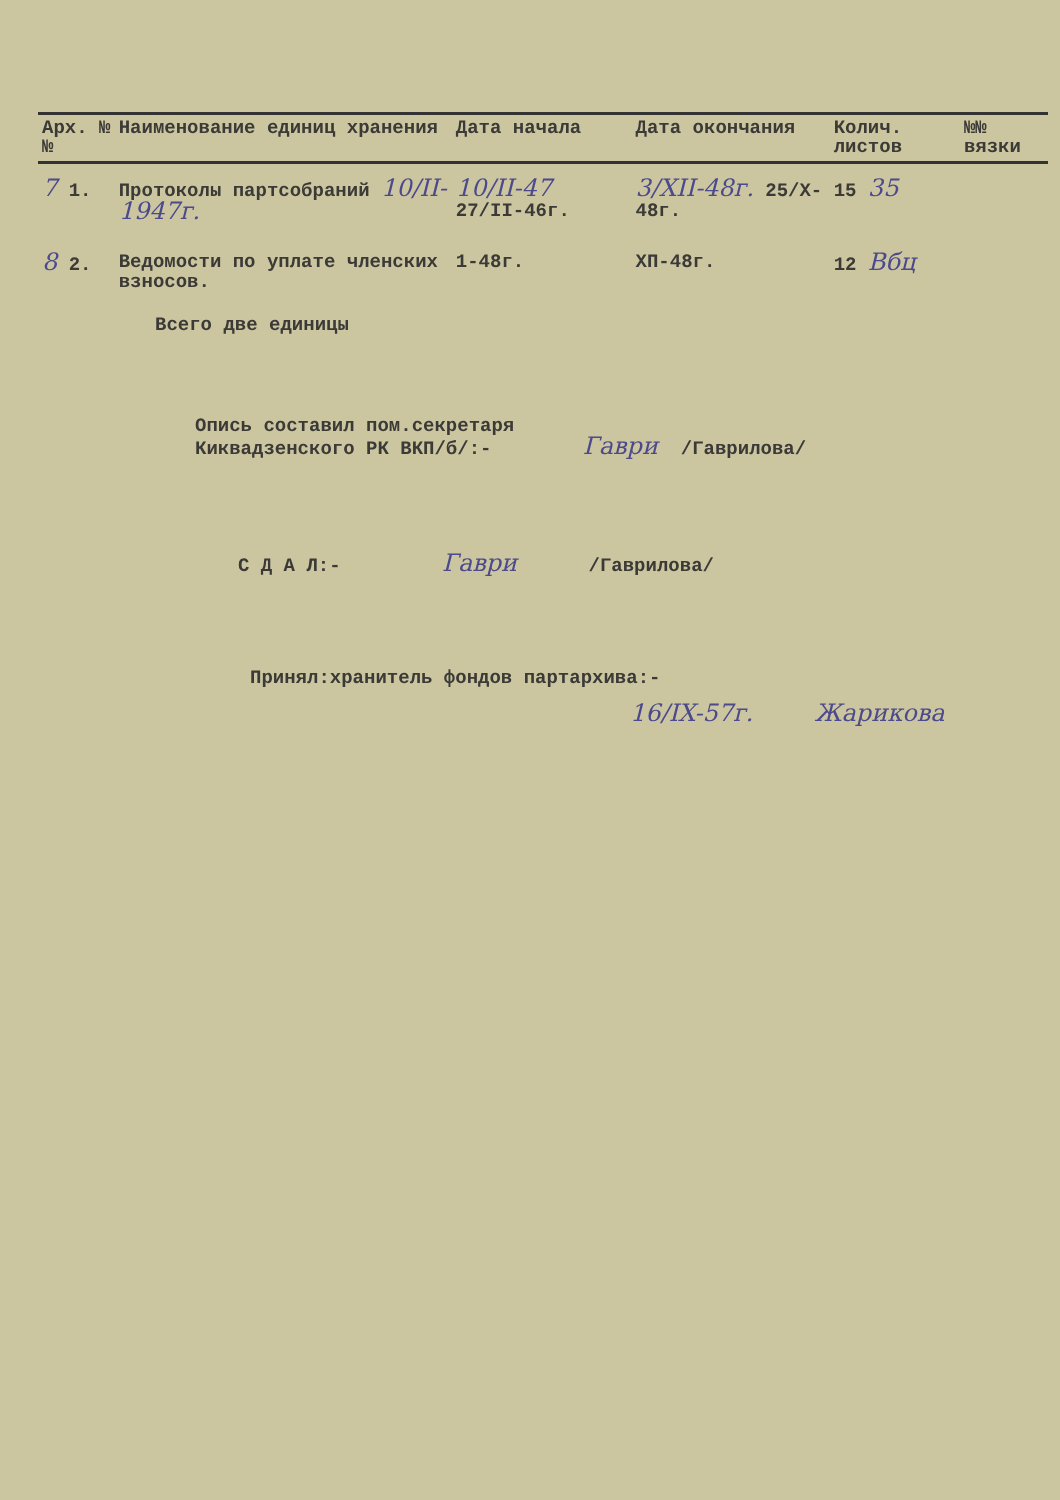| Арх. №№ | Наименование единиц хранения | Дата начала | Дата окончания | Колич. листов | №№ вязки |
| --- | --- | --- | --- | --- | --- |
| 7 1. | Протоколы партсобраний 10/II-1947г. | 10/II-47 27/II-46г. | 3/XII-48г. 25/X-48г. | 15 35 | |
| 8 2. | Ведомости по уплате членских взносов. | 1-48г. | ХП-48г. | 12 Вбц | |
Всего две единицы
Опись составил пом.секретаря
Киквадзенского РК ВКП/б/:- Гаври /Гаврилова/
С Д А Л:- Гаври /Гаврилова/
Принял:хранитель фондов партархива:-
16/IX-57г. Жарикова